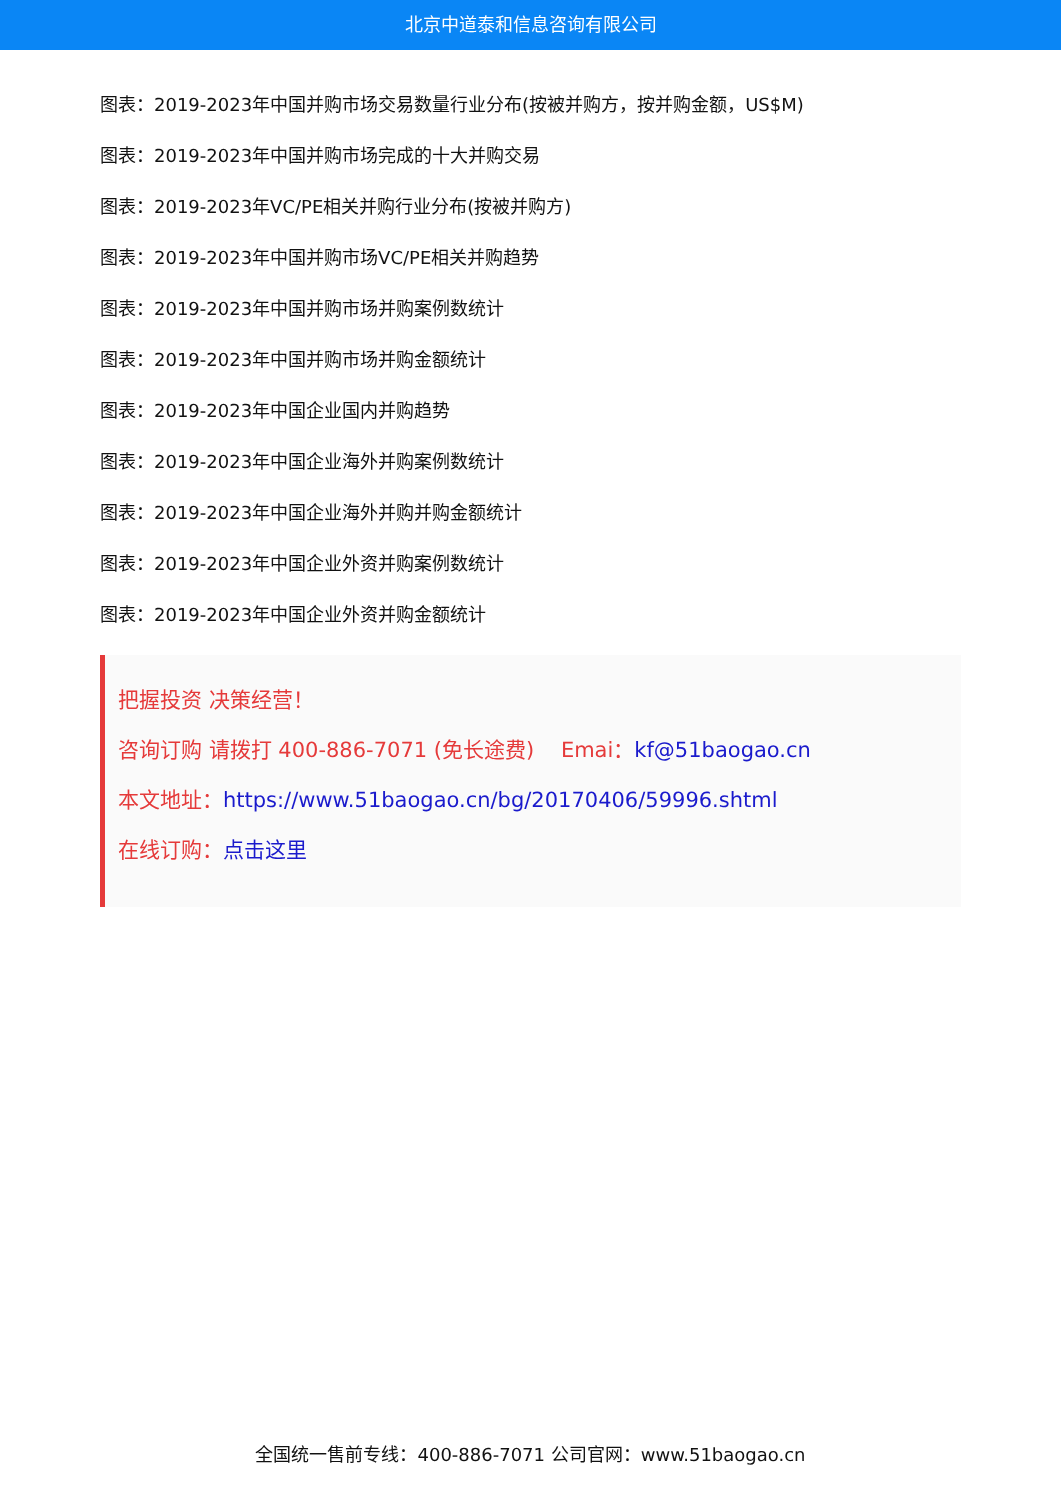北京中道泰和信息咨询有限公司
图表：2019-2023年中国并购市场交易数量行业分布(按被并购方，按并购金额，US$M)
图表：2019-2023年中国并购市场完成的十大并购交易
图表：2019-2023年VC/PE相关并购行业分布(按被并购方)
图表：2019-2023年中国并购市场VC/PE相关并购趋势
图表：2019-2023年中国并购市场并购案例数统计
图表：2019-2023年中国并购市场并购金额统计
图表：2019-2023年中国企业国内并购趋势
图表：2019-2023年中国企业海外并购案例数统计
图表：2019-2023年中国企业海外并购并购金额统计
图表：2019-2023年中国企业外资并购案例数统计
图表：2019-2023年中国企业外资并购金额统计
把握投资 决策经营！
咨询订购 请拨打 400-886-7071 (免长途费) Emai：kf@51baogao.cn
本文地址：https://www.51baogao.cn/bg/20170406/59996.shtml
在线订购：点击这里
全国统一售前专线：400-886-7071 公司官网：www.51baogao.cn